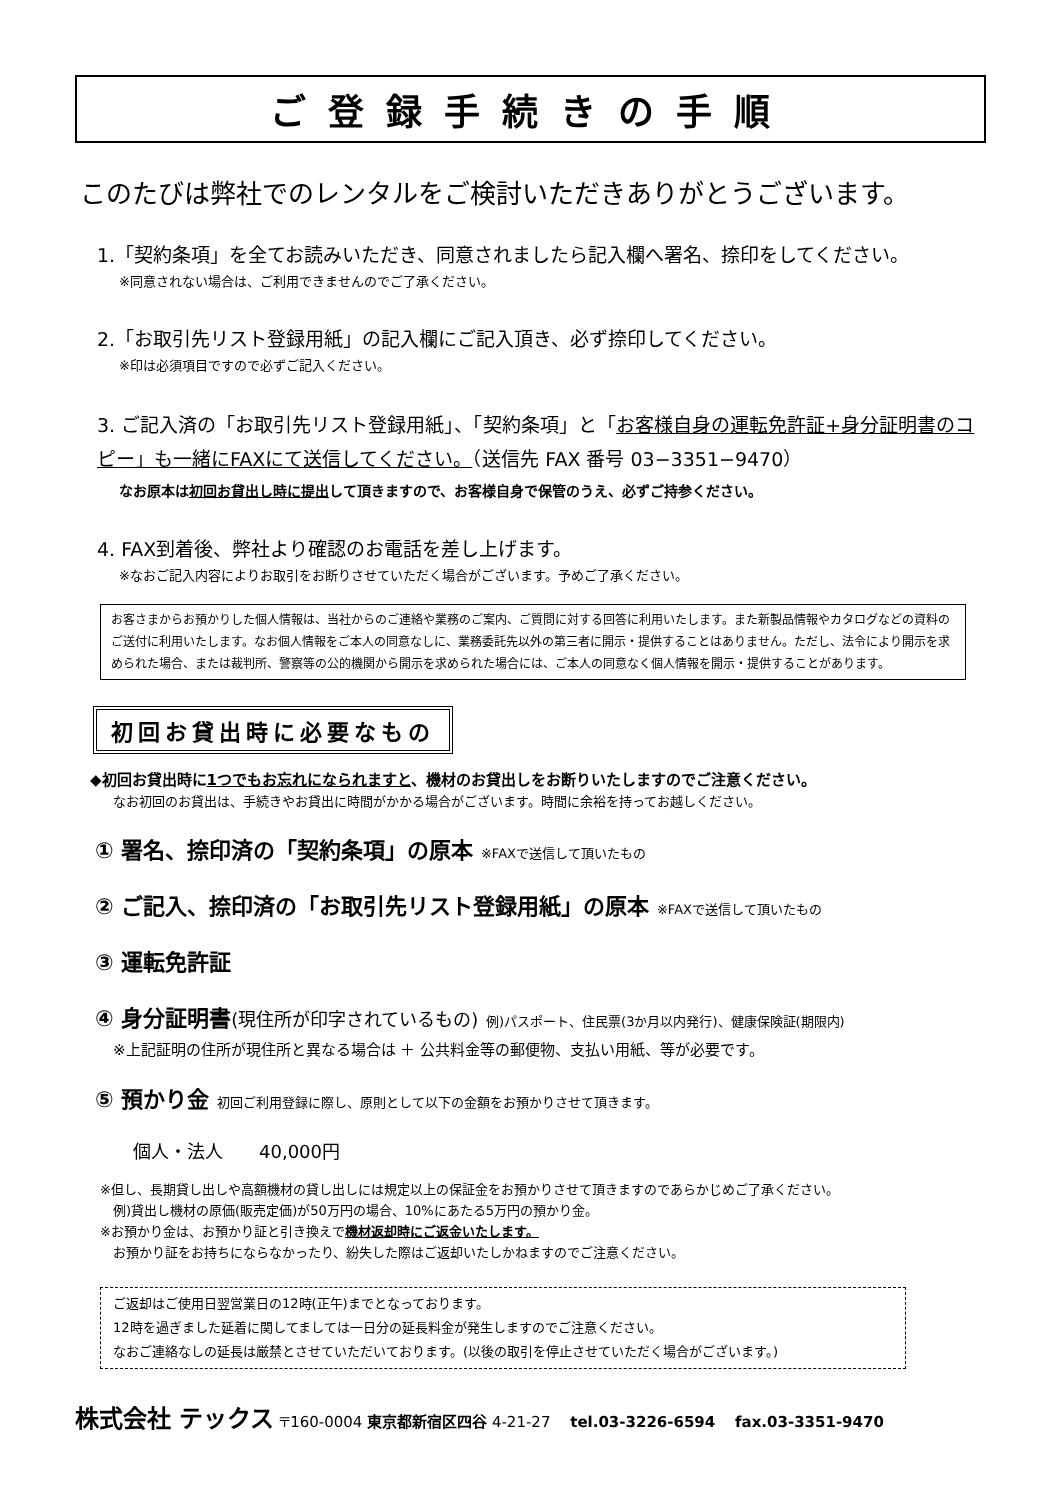ご登録手続きの手順
このたびは弊社でのレンタルをご検討いただきありがとうございます。
1.「契約条項」を全てお読みいただき、同意されましたら記入欄へ署名、捺印をしてください。
※同意されない場合は、ご利用できませんのでご了承ください。
2.「お取引先リスト登録用紙」の記入欄にご記入頂き、必ず捺印してください。
※印は必須項目ですので必ずご記入ください。
3. ご記入済の「お取引先リスト登録用紙」、「契約条項」と「お客様自身の運転免許証+身分証明書のコピー」も一緒にFAXにて送信してください。（送信先 FAX 番号 03−3351−9470）
なお原本は初回お貸出し時に提出して頂きますので、お客様自身で保管のうえ、必ずご持参ください。
4. FAX到着後、弊社より確認のお電話を差し上げます。
※なおご記入内容によりお取引をお断りさせていただく場合がございます。予めご了承ください。
お客さまからお預かりした個人情報は、当社からのご連絡や業務のご案内、ご質問に対する回答に利用いたします。また新製品情報やカタログなどの資料のご送付に利用いたします。なお個人情報をご本人の同意なしに、業務委託先以外の第三者に開示・提供することはありません。ただし、法令により開示を求められた場合、または裁判所、警察等の公的機関から開示を求められた場合には、ご本人の同意なく個人情報を開示・提供することがあります。
初回お貸出時に必要なもの
◆初回お貸出時に1つでもお忘れになられますと、機材のお貸出しをお断りいたしますのでご注意ください。
なお初回のお貸出は、手続きやお貸出に時間がかかる場合がございます。時間に余裕を持ってお越しください。
① 署名、捺印済の「契約条項」の原本 ※FAXで送信して頂いたもの
② ご記入、捺印済の「お取引先リスト登録用紙」の原本 ※FAXで送信して頂いたもの
③ 運転免許証
④ 身分証明書(現住所が印字されているもの) 例)パスポート、住民票(3か月以内発行)、健康保険証(期限内)
※上記証明の住所が現住所と異なる場合は ＋ 公共料金等の郵便物、支払い用紙、等が必要です。
⑤ 預かり金 初回ご利用登録に際し、原則として以下の金額をお預かりさせて頂きます。
個人・法人　　40,000円
※但し、長期貸し出しや高額機材の貸し出しには規定以上の保証金をお預かりさせて頂きますのであらかじめご了承ください。
　例)貸出し機材の原価(販売定価)が50万円の場合、10%にあたる5万円の預かり金。
※お預かり金は、お預かり証と引き換えで機材返却時にご返金いたします。
　お預かり証をお持ちにならなかったり、紛失した際はご返却いたしかねますのでご注意ください。
ご返却はご使用日翌営業日の12時(正午)までとなっております。
12時を過ぎました延着に関してましては一日分の延長料金が発生しますのでご注意ください。
なおご連絡なしの延長は厳禁とさせていただいております。(以後の取引を停止させていただく場合がございます。)
株式会社 テックス 〒160-0004 東京都新宿区四谷 4-21-27　 tel.03-3226-6594　 fax.03-3351-9470